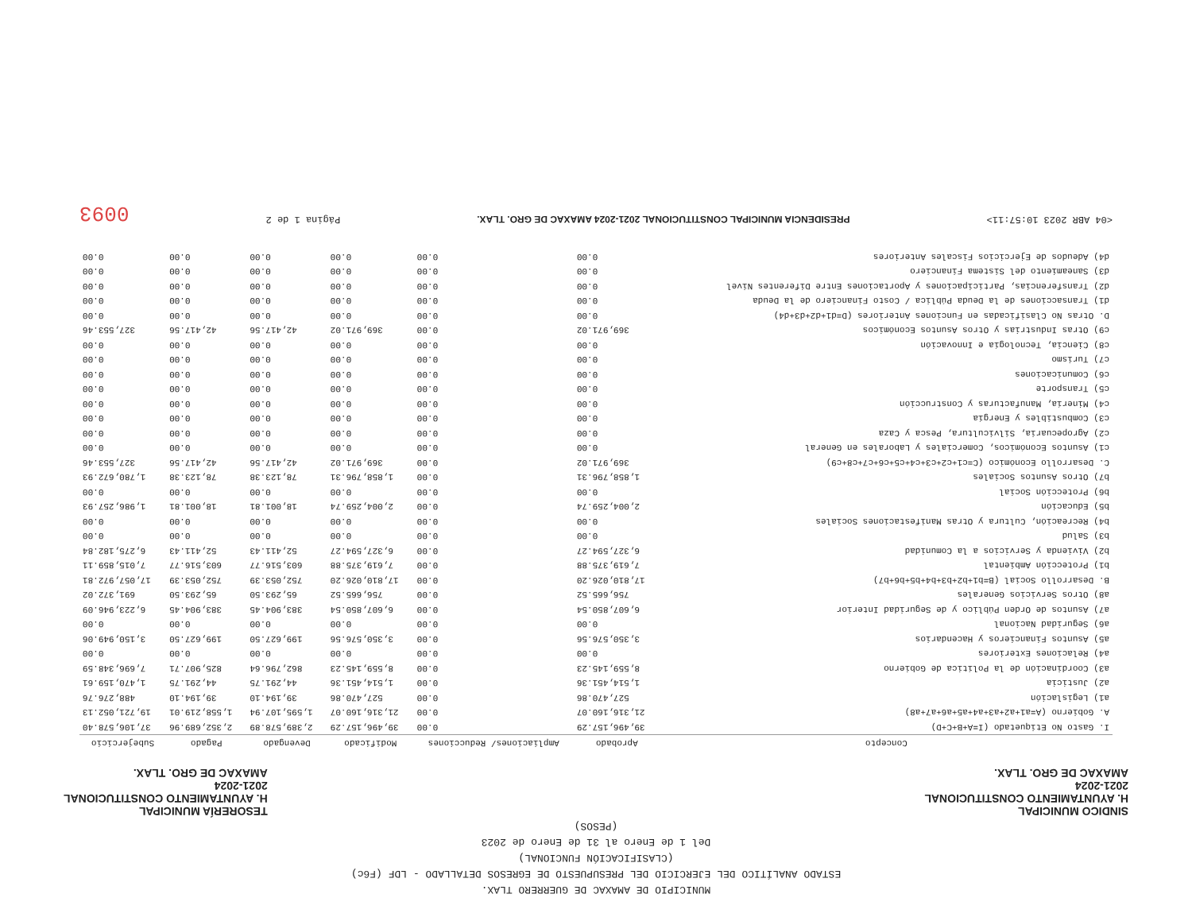MUNICIPIO DE AMAXAC DE GUERRERO TLAX.
ESTADO ANALÍTICO DEL EJERCICIO DEL PRESUPUESTO DE EGRESOS DETALLADO - LDF (F6c)
(CLASIFICACIÓN FUNCIONAL)
Del 1 de Enero al 31 de Enero de 2023
(PESOS)
SINDICO MUNICIPAL
H. AYUNTAMIENTO CONSTITUCIONAL
2021-2024
AMAXAC DE GRO. TLAX.
TESORERÍA MUNICIPAL
H. AYUNTAMIENTO CONSTITUCIONAL
2021-2024
AMAXAC DE GRO. TLAX.
| Concepto | Aprobado | Ampliaciones/ Reducciones | Modificado | Devengado | Pagado | Subejercicio |
| --- | --- | --- | --- | --- | --- | --- |
| I. Gasto No Etiquetado (I=A+B+C+D) | 39,496,157.29 | 0.00 | 39,496,157.29 | 2,389,578.89 | 2,352,689.96 | 37,106,578.40 |
| A. Gobierno (A=a1+a2+a3+a4+a5+a6+a7+a8) | 21,316,160.07 | 0.00 | 21,316,160.07 | 1,595,107.94 | 1,558,219.01 | 19,721,052.13 |
| a1) Legislación | 527,470.86 | 0.00 | 527,470.86 | 39,194.10 | 39,194.10 | 488,276.76 |
| a2) Justicia | 1,514,451.36 | 0.00 | 1,514,451.36 | 44,291.75 | 44,291.75 | 1,470,159.61 |
| a3) Coordinación de la Política de Gobierno | 8,559,145.23 | 0.00 | 8,559,145.23 | 862,796.64 | 825,907.71 | 7,696,348.59 |
| a4) Relaciones Exteriores | 0.00 | 0.00 | 0.00 | 0.00 | 0.00 | 0.00 |
| a5) Asuntos Financieros y Hacendarios | 3,350,576.56 | 0.00 | 3,350,576.56 | 199,627.50 | 199,627.50 | 3,150,949.06 |
| a6) Seguridad Nacional | 0.00 | 0.00 | 0.00 | 0.00 | 0.00 | 0.00 |
| a7) Asuntos de Orden Público y de Seguridad Interior | 6,607,850.54 | 0.00 | 6,607,850.54 | 383,904.45 | 383,904.45 | 6,223,946.09 |
| a8) Otros Servicios Generales | 756,665.52 | 0.00 | 756,665.52 | 65,293.50 | 65,293.50 | 691,372.02 |
| B. Desarrollo Social (B=b1+b2+b3+b4+b5+b6+b7) | 17,810,026.20 | 0.00 | 17,810,026.20 | 752,053.39 | 752,053.39 | 17,057,972.81 |
| b1) Protección Ambiental | 7,619,375.88 | 0.00 | 7,619,375.88 | 603,516.77 | 603,516.77 | 7,015,859.11 |
| b2) Vivienda y Servicios a la Comunidad | 6,327,594.27 | 0.00 | 6,327,594.27 | 52,411.43 | 52,411.43 | 6,275,182.84 |
| b3) Salud | 0.00 | 0.00 | 0.00 | 0.00 | 0.00 | 0.00 |
| b4) Recreación, Cultura y Otras Manifestaciones Sociales | 0.00 | 0.00 | 0.00 | 0.00 | 0.00 | 0.00 |
| b5) Educación | 2,004,259.74 | 0.00 | 2,004,259.74 | 18,001.81 | 18,001.81 | 1,986,257.93 |
| b6) Protección Social | 0.00 | 0.00 | 0.00 | 0.00 | 0.00 | 0.00 |
| b7) Otros Asuntos Sociales | 1,858,796.31 | 0.00 | 1,858,796.31 | 78,123.38 | 78,123.38 | 1,780,672.93 |
| C. Desarrollo Económico (C=c1+c2+c3+c4+c5+c6+c7+c8+c9) | 369,971.02 | 0.00 | 369,971.02 | 42,417.56 | 42,417.56 | 327,553.46 |
| c1) Asuntos Económicos, Comerciales y Laborales en General | 0.00 | 0.00 | 0.00 | 0.00 | 0.00 | 0.00 |
| c2) Agropecuaria, Silvicultura, Pesca y Caza | 0.00 | 0.00 | 0.00 | 0.00 | 0.00 | 0.00 |
| c3) Combustibles y Energía | 0.00 | 0.00 | 0.00 | 0.00 | 0.00 | 0.00 |
| c4) Minería, Manufacturas y Construcción | 0.00 | 0.00 | 0.00 | 0.00 | 0.00 | 0.00 |
| c5) Transporte | 0.00 | 0.00 | 0.00 | 0.00 | 0.00 | 0.00 |
| c6) Comunicaciones | 0.00 | 0.00 | 0.00 | 0.00 | 0.00 | 0.00 |
| c7) Turismo | 0.00 | 0.00 | 0.00 | 0.00 | 0.00 | 0.00 |
| c8) Ciencia, Tecnología e Innovación | 0.00 | 0.00 | 0.00 | 0.00 | 0.00 | 0.00 |
| c9) Otras Industrias y Otros Asuntos Económicos | 369,971.02 | 0.00 | 369,971.02 | 42,417.56 | 42,417.56 | 327,553.46 |
| D. Otras No Clasificadas en Funciones Anteriores (D=d1+d2+d3+d4) | 0.00 | 0.00 | 0.00 | 0.00 | 0.00 | 0.00 |
| d1) Transacciones de la Deuda Pública / Costo Financiero de la Deuda | 0.00 | 0.00 | 0.00 | 0.00 | 0.00 | 0.00 |
| d2) Transferencias, Participaciones y Aportaciones Entre Diferentes Nivel | 0.00 | 0.00 | 0.00 | 0.00 | 0.00 | 0.00 |
| d3) Saneamiento del Sistema Financiero | 0.00 | 0.00 | 0.00 | 0.00 | 0.00 | 0.00 |
| d4) Adeudos de Ejercicios Fiscales Anteriores | 0.00 | 0.00 | 0.00 | 0.00 | 0.00 | 0.00 |
<04 ABR 2023 10:57:11>
PRESIDENCIA MUNICIPAL CONSTITUCIONAL 2021-2024 AMAXAC DE GRO. TLAX.
Página 1 de 2
0093